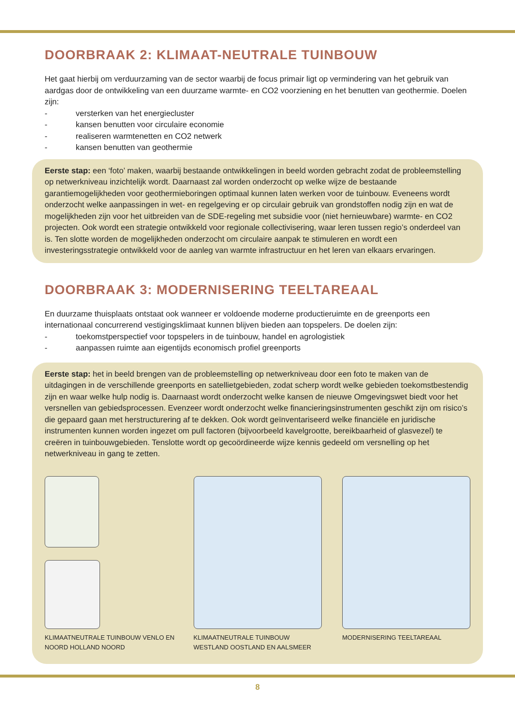DOORBRAAK 2: KLIMAAT-NEUTRALE TUINBOUW
Het gaat hierbij om verduurzaming van de sector waarbij de focus primair ligt op vermindering van het gebruik van aardgas door de ontwikkeling van een duurzame warmte- en CO2 voorziening en het benutten van geothermie. Doelen zijn:
- versterken van het energiecluster
- kansen benutten voor circulaire economie
- realiseren warmtenetten en CO2 netwerk
- kansen benutten van geothermie
Eerste stap: een ‘foto’ maken, waarbij bestaande ontwikkelingen in beeld worden gebracht zodat de probleemstelling op netwerkniveau inzichtelijk wordt. Daarnaast zal worden onderzocht op welke wijze de bestaande garantiemogelijkheden voor geothermieboringen optimaal kunnen laten werken voor de tuinbouw. Eveneens wordt onderzocht welke aanpassingen in wet- en regelgeving er op circulair gebruik van grondstoffen nodig zijn en wat de mogelijkheden zijn voor het uitbreiden van de SDE-regeling met subsidie voor (niet hernieuwbare) warmte- en CO2 projecten. Ook wordt een strategie ontwikkeld voor regionale collectivisering, waar leren tussen regio’s onderdeel van is. Ten slotte worden de mogelijkheden onderzocht om circulaire aanpak te stimuleren en wordt een investeringsstrategie ontwikkeld voor de aanleg van warmte infrastructuur en het leren van elkaars ervaringen.
DOORBRAAK 3: MODERNISERING TEELTAREAAL
En duurzame thuisplaats ontstaat ook wanneer er voldoende moderne productieruimte en de greenports een internationaal concurrerend vestigingsklimaat kunnen blijven bieden aan topspelers. De doelen zijn:
- toekomstperspectief voor topspelers in de tuinbouw, handel en agrologistiek
- aanpassen ruimte aan eigentijds economisch profiel greenports
Eerste stap: het in beeld brengen van de probleemstelling op netwerkniveau door een foto te maken van de uitdagingen in de verschillende greenports en satellietgebieden, zodat scherp wordt welke gebieden toekomstbestendig zijn en waar welke hulp nodig is. Daarnaast wordt onderzocht welke kansen de nieuwe Omgevingswet biedt voor het versnellen van gebiedsprocessen. Evenzeer wordt onderzocht welke financieringsinstrumenten geschikt zijn om risico’s die gepaard gaan met herstructurering af te dekken. Ook wordt geïnventariseerd welke financiële en juridische instrumenten kunnen worden ingezet om pull factoren (bijvoorbeeld kavelgrootte, bereikbaarheid of glasvezel) te creëren in tuinbouwgebieden. Tenslotte wordt op gecoördineerde wijze kennis gedeeld om versnelling op het netwerkniveau in gang te zetten.
KLIMAATNEUTRALE TUINBOUW VENLO EN
NOORD HOLLAND NOORD
KLIMAATNEUTRALE TUINBOUW
WESTLAND OOSTLAND EN AALSMEER
MODERNISERING TEELTAREAAL
8